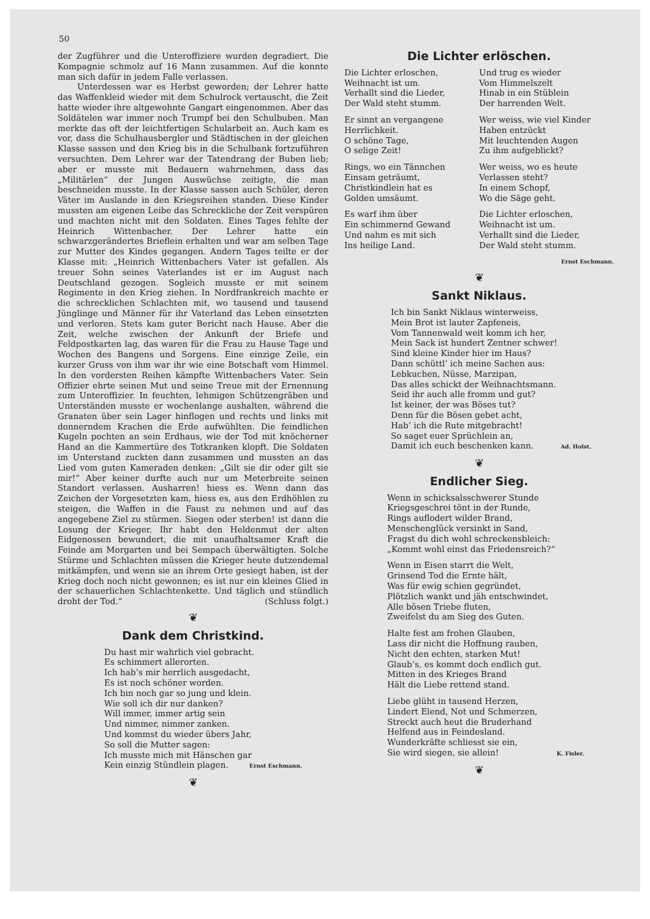50
der Zugführer und die Unteroffiziere wurden degradiert. Die Kompagnie schmolz auf 16 Mann zusammen. Auf die konnte man sich dafür in jedem Falle verlassen.
Unterdessen war es Herbst geworden; der Lehrer hatte das Waffenkleid wieder mit dem Schulrock vertauscht, die Zeit hatte wieder ihre altgewohnte Gangart eingenommen. Aber das Soldätelen war immer noch Trumpf bei den Schulbuben. Man merkte das oft der leichtfertigen Schularbeit an. Auch kam es vor, dass die Schulhausbergler und Städtischen in der gleichen Klasse sassen und den Krieg bis in die Schulbank fortzuführen versuchten. Dem Lehrer war der Tatendrang der Buben lieb; aber er musste mit Bedauern wahrnehmen, dass das „Militärlen“ der Jungen Auswüchse zeitigte, die man beschneiden musste. In der Klasse sassen auch Schüler, deren Väter im Auslande in den Kriegsreihen standen. Diese Kinder mussten am eigenen Leibe das Schreckliche der Zeit verspüren und machten nicht mit den Soldaten. Eines Tages fehlte der Heinrich Wittenbacher. Der Lehrer hatte ein schwarzgerändertes Brieflein erhalten und war am selben Tage zur Mutter des Kindes gegangen. Andern Tages teilte er der Klasse mit: „Heinrich Wittenbachers Vater ist gefallen. Als treuer Sohn seines Vaterlandes ist er im August nach Deutschland gezogen. Sogleich musste er mit seinem Regimente in den Krieg ziehen. In Nordfrankreich machte er die schrecklichen Schlachten mit, wo tausend und tausend Jünglinge und Männer für ihr Vaterland das Leben einsetzten und verloren. Stets kam guter Bericht nach Hause. Aber die Zeit, welche zwischen der Ankunft der Briefe und Feldpostkarten lag, das waren für die Frau zu Hause Tage und Wochen des Bangens und Sorgens. Eine einzige Zeile, ein kurzer Gruss von ihm war ihr wie eine Botschaft vom Himmel. In den vordersten Reihen kämpfte Wittenbachers Vater. Sein Offizier ehrte seinen Mut und seine Treue mit der Ernennung zum Unteroffizier. In feuchten, lehmigen Schützengräben und Unterständen musste er wochenlange aushalten, während die Granaten über sein Lager hinflogen und rechts und links mit donnerndem Krachen die Erde aufwühlten. Die feindlichen Kugeln pochten an sein Erdhaus, wie der Tod mit knöcherner Hand an die Kammertüre des Totkranken klopft. Die Soldaten im Unterstand zuckten dann zusammen und mussten an das Lied vom guten Kameraden denken: „Gilt sie dir oder gilt sie mir!“ Aber keiner durfte auch nur um Meterbreite seinen Standort verlassen. Ausharren! hiess es. Wenn dann das Zeichen der Vorgesetzten kam, hiess es, aus den Erdhöhlen zu steigen, die Waffen in die Faust zu nehmen und auf das angegebene Ziel zu stürmen. Siegen oder sterben! ist dann die Losung der Krieger. Ihr habt den Heldenmut der alten Eidgenossen bewundert, die mit unaufhaltsamer Kraft die Feinde am Morgarten und bei Sempach überwältigten. Solche Stürme und Schlachten müssen die Krieger heute dutzendemal mitkämpfen, und wenn sie an ihrem Orte gesiegt haben, ist der Krieg doch noch nicht gewonnen; es ist nur ein kleines Glied in der schauerlichen Schlachtenkette. Und täglich und stündlich droht der Tod.“ (Schluss folgt.)
❦
Dank dem Christkind.
Du hast mir wahrlich viel gebracht.
Es schimmert allerorten.
Ich hab’s mir herrlich ausgedacht,
Es ist noch schöner worden.
Ich bin noch gar so jung und klein.
Wie soll ich dir nur danken?
Will immer, immer artig sein
Und nimmer, nimmer zanken.
Und kommst du wieder übers Jahr,
So soll die Mutter sagen:
Ich musste mich mit Hänschen gar
Kein einzig Stündlein plagen. Ernst Eschmann.
❦
Die Lichter erlöschen.
Die Lichter erloschen,
Weihnacht ist um.
Verhallt sind die Lieder,
Der Wald steht stumm.
Und trug es wieder
Vom Himmelszelt
Hinab in ein Stüblein
Der harrenden Welt.
Er sinnt an vergangene
Herrlichkeit.
O schöne Tage,
O selige Zeit!
Wer weiss, wie viel Kinder
Haben entzückt
Mit leuchtenden Augen
Zu ihm aufgeblickt?
Rings, wo ein Tännchen
Einsam geträumt,
Christkindlein hat es
Golden umsäumt.
Wer weiss, wo es heute
Verlassen steht?
In einem Schopf,
Wo die Säge geht.
Es warf ihm über
Ein schimmernd Gewand
Und nahm es mit sich
Ins heilige Land.
Die Lichter erloschen,
Weihnacht ist um.
Verhallt sind die Lieder,
Der Wald steht stumm.
Ernst Eschmann.
❦
Sankt Niklaus.
Ich bin Sankt Niklaus winterweiss,
Mein Brot ist lauter Zapfeneis,
Vom Tannenwald weit komm ich her,
Mein Sack ist hundert Zentner schwer!
Sind kleine Kinder hier im Haus?
Dann schüttl’ ich meine Sachen aus:
Lebkuchen, Nüsse, Marzipan,
Das alles schickt der Weihnachtsmann.
Seid ihr auch alle fromm und gut?
Ist keiner, der was Böses tut?
Denn für die Bösen gebet acht,
Hab’ ich die Rute mitgebracht!
So saget euer Sprüchlein an,
Damit ich euch beschenken kann. Ad. Holst.
❦
Endlicher Sieg.
Wenn in schicksalsschwerer Stunde
Kriegsgeschrei tönt in der Runde,
Rings auflodert wilder Brand,
Menschenglück versinkt in Sand,
Fragst du dich wohl schreckensbleich:
„Kommt wohl einst das Friedensreich?“
Wenn in Eisen starrt die Welt,
Grinsend Tod die Ernte hält,
Was für ewig schien gegründet,
Plötzlich wankt und jäh entschwindet,
Alle bösen Triebe fluten,
Zweifelst du am Sieg des Guten.
Halte fest am frohen Glauben,
Lass dir nicht die Hoffnung rauben,
Nicht den echten, starken Mut!
Glaub’s, es kommt doch endlich gut.
Mitten in des Krieges Brand
Hält die Liebe rettend stand.
Liebe glüht in tausend Herzen,
Lindert Elend, Not und Schmerzen,
Streckt auch heut die Bruderhand
Helfend aus in Feindesland.
Wunderkräfte schliesst sie ein,
Sie wird siegen, sie allein! K. Fisler.
❦